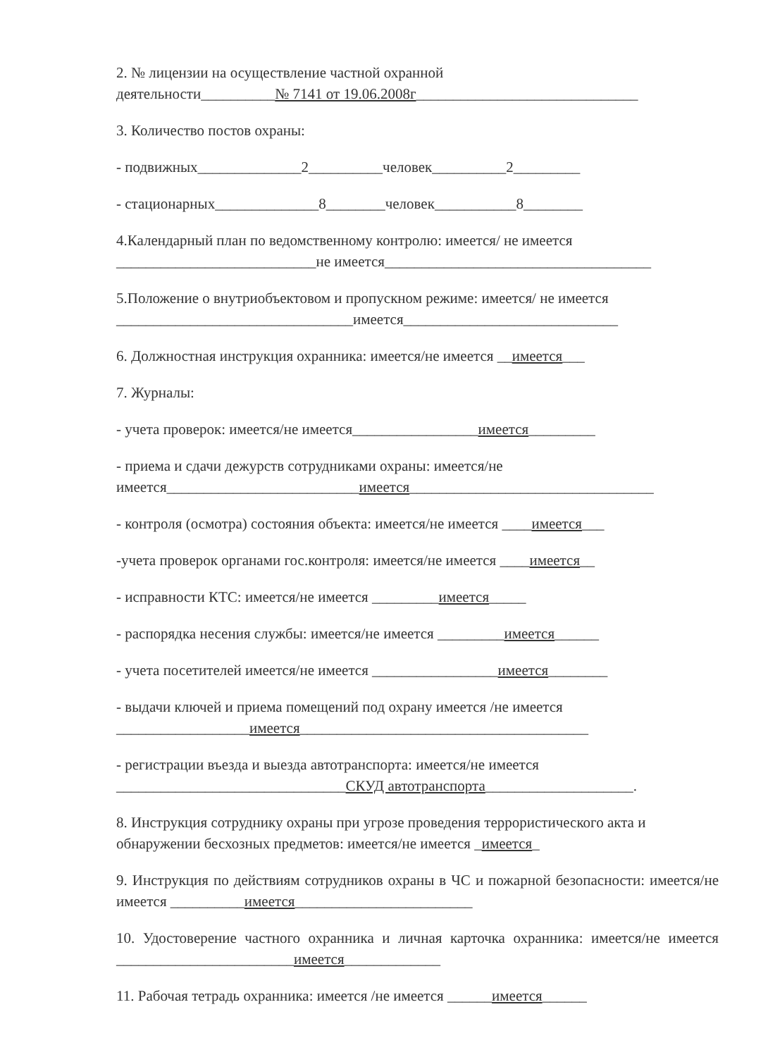2. № лицензии на осуществление частной охранной
деятельности__________№ 7141 от 19.06.2008г______________________________
3. Количество постов охраны:
- подвижных______________2__________человек__________2_________
- стационарных______________8________человек___________8________
4.Календарный план по ведомственному контролю: имеется/ не имеется
___________________________не имеется____________________________________
5.Положение о внутриобъектовом и пропускном режиме: имеется/ не имеется
________________________________имеется_____________________________
6. Должностная инструкция охранника: имеется/не имеется __имеется___
7. Журналы:
- учета проверок: имеется/не имеется_________________имеется_________
- приема и сдачи дежурств сотрудниками охраны: имеется/не
имеется__________________________имеется_________________________________
- контроля (осмотра) состояния объекта: имеется/не имеется ____имеется___
-учета проверок органами гос.контроля: имеется/не имеется ____имеется__
- исправности КТС: имеется/не имеется _________имеется_____
- распорядка несения службы: имеется/не имеется _________имеется______
- учета посетителей имеется/не имеется _________________имеется________
- выдачи ключей и приема помещений под охрану имеется /не имеется
__________________имеется_______________________________________
- регистрации въезда и выезда автотранспорта: имеется/не имеется
_______________________________СКУД автотранспорта____________________.
8. Инструкция сотруднику охраны при угрозе проведения террористического акта и обнаружении бесхозных предметов: имеется/не имеется _имеется_
9. Инструкция по действиям сотрудников охраны в ЧС и пожарной безопасности: имеется/не имеется __________имеется________________________
10. Удостоверение частного охранника и личная карточка охранника: имеется/не имеется ________________________имеется_____________
11. Рабочая тетрадь охранника: имеется /не имеется ______имеется______